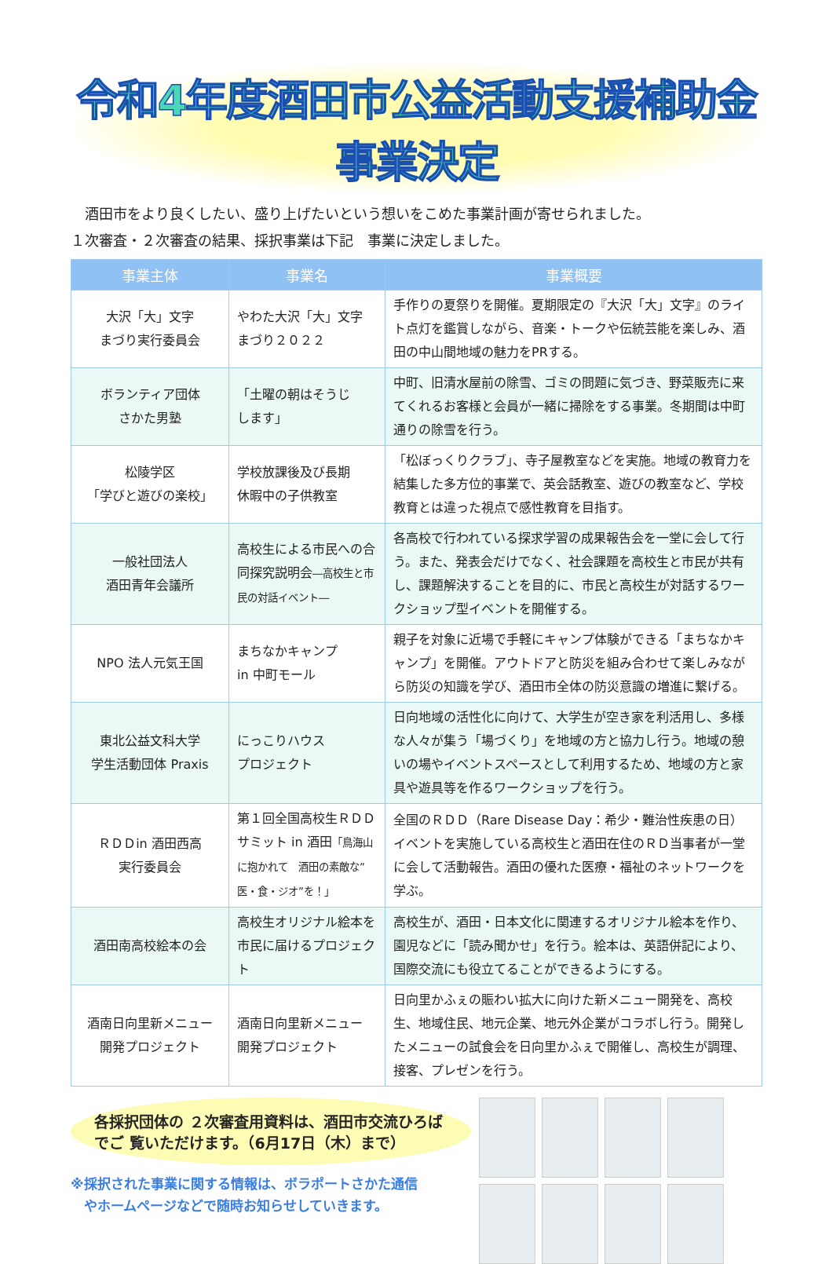令和4年度酒田市公益活動支援補助金事業決定
　酒田市をより良くしたい、盛り上げたいという想いをこめた事業計画が寄せられました。
１次審査・２次審査の結果、採択事業は下記　事業に決定しました。
| 事業主体 | 事業名 | 事業概要 |
| --- | --- | --- |
| 大沢「大」文字 まづり実行委員会 | やわた大沢「大」文字 まづり２０２２ | 手作りの夏祭りを開催。夏期限定の『大沢「大」文字』のライト点灯を鑑賞しながら、音楽・トークや伝統芸能を楽しみ、酒田の中山間地域の魅力をPRする。 |
| ボランティア団体 さかた男塾 | 「土曜の朝はそうじ します」 | 中町、旧清水屋前の除雪、ゴミの問題に気づき、野菜販売に来てくれるお客様と会員が一緒に掃除をする事業。冬期間は中町通りの除雪を行う。 |
| 松陵学区 「学びと遊びの楽校」 | 学校放課後及び長期 休暇中の子供教室 | 「松ぼっくりクラブ」、寺子屋教室などを実施。地域の教育力を結集した多方位的事業で、英会話教室、遊びの教室など、学校教育とは違った視点で感性教育を目指す。 |
| 一般社団法人 酒田青年会議所 | 高校生による市民への合同探究説明会 ―高校生と市民の対話イベント― | 各高校で行われている探求学習の成果報告会を一堂に会して行う。また、発表会だけでなく、社会課題を高校生と市民が共有し、課題解決することを目的に、市民と高校生が対話するワークショップ型イベントを開催する。 |
| NPO 法人元気王国 | まちなかキャンプ in 中町モール | 親子を対象に近場で手軽にキャンプ体験ができる「まちなかキャンプ」を開催。アウトドアと防災を組み合わせて楽しみながら防災の知識を学び、酒田市全体の防災意識の増進に繋げる。 |
| 東北公益文科大学 学生活動団体 Praxis | にっこりハウス プロジェクト | 日向地域の活性化に向けて、大学生が空き家を利活用し、多様な人々が集う「場づくり」を地域の方と協力し行う。地域の憩いの場やイベントスペースとして利用するため、地域の方と家具や遊具等を作るワークショップを行う。 |
| ＲＤＤin 酒田西高 実行委員会 | 第１回全国高校生ＲＤＤサミット in 酒田 「鳥海山に抱かれて 酒田の素敵な”医・食・ジオ”を！」 | 全国のＲＤＤ（Rare Disease Day：希少・難治性疾患の日）イベントを実施している高校生と酒田在住のＲＤ当事者が一堂に会して活動報告。酒田の優れた医療・福祉のネットワークを学ぶ。 |
| 酒田南高校絵本の会 | 高校生オリジナル絵本を市民に届けるプロジェクト | 高校生が、酒田・日本文化に関連するオリジナル絵本を作り、園児などに「読み聞かせ」を行う。絵本は、英語併記により、国際交流にも役立てることができるようにする。 |
| 酒南日向里新メニュー 開発プロジェクト | 酒南日向里新メニュー 開発プロジェクト | 日向里かふぇの賑わい拡大に向けた新メニュー開発を、高校生、地域住民、地元企業、地元外企業がコラボし行う。開発したメニューの試食会を日向里かふぇで開催し、高校生が調理、接客、プレゼンを行う。 |
各採択団体の ２次審査用資料は、酒田市交流ひろばでご 覧いただけます。（6月17日（木）まで）
※採択された事業に関する情報は、ボラポートさかた通信
　やホームページなどで随時お知らせしていきます。